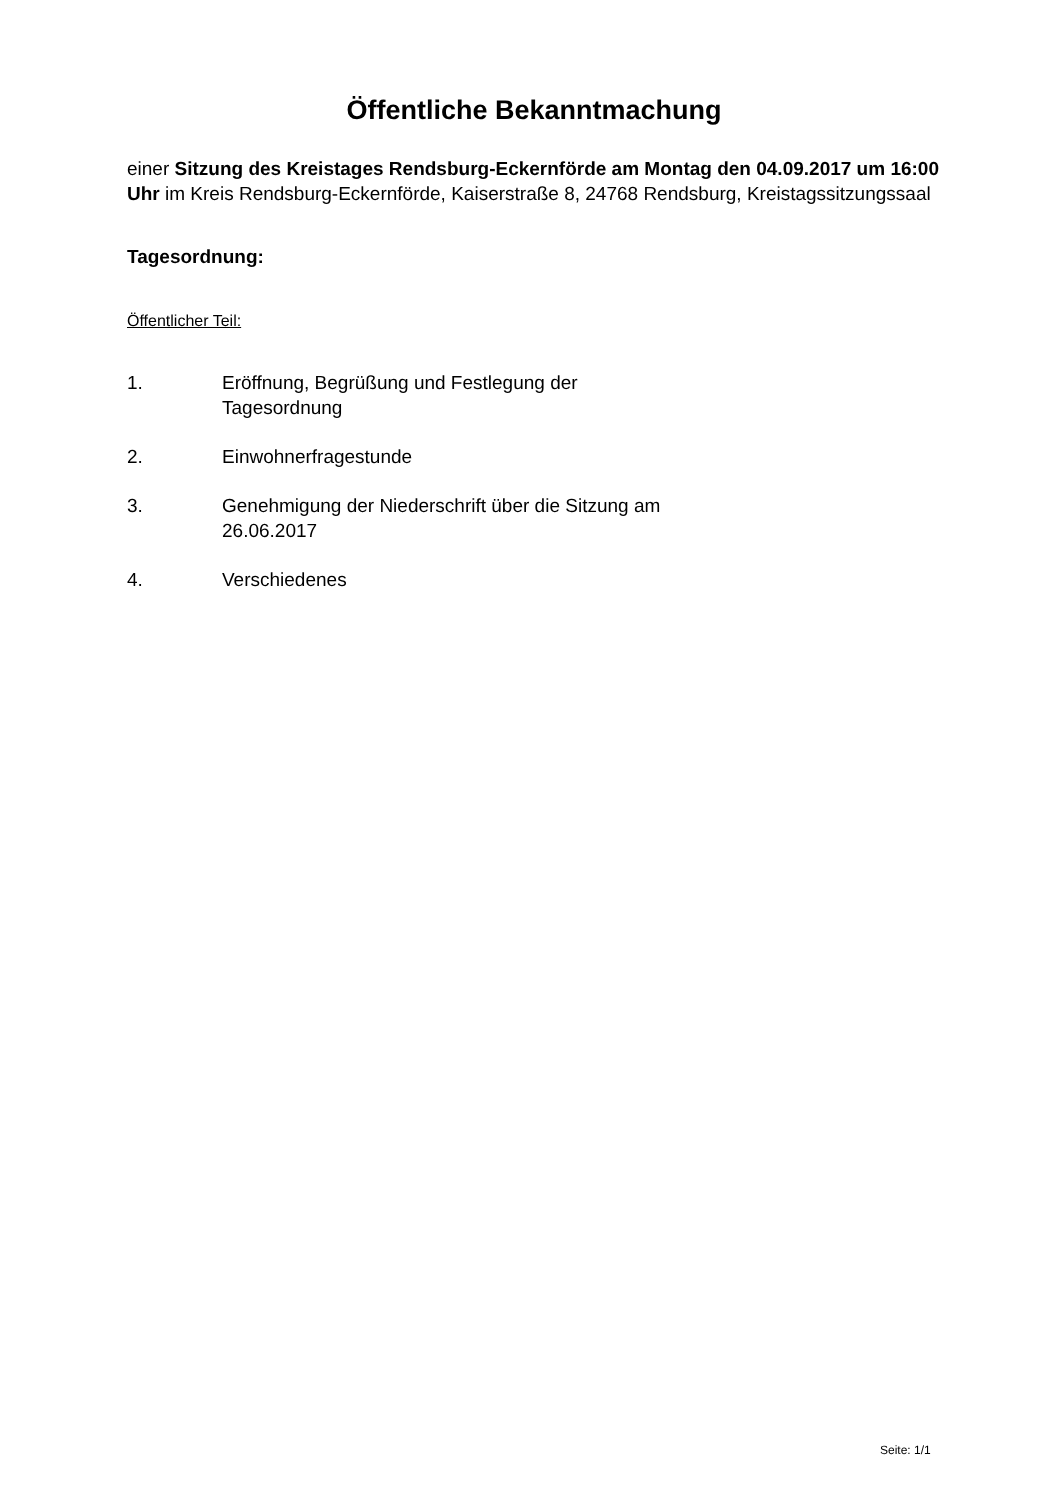Öffentliche Bekanntmachung
einer Sitzung des Kreistages Rendsburg-Eckernförde am Montag den 04.09.2017 um 16:00 Uhr im Kreis Rendsburg-Eckernförde, Kaiserstraße 8, 24768 Rendsburg, Kreistagssitzungssaal
Tagesordnung:
Öffentlicher Teil:
1. Eröffnung, Begrüßung und Festlegung der Tagesordnung
2. Einwohnerfragestunde
3. Genehmigung der Niederschrift über die Sitzung am 26.06.2017
4. Verschiedenes
Seite: 1/1